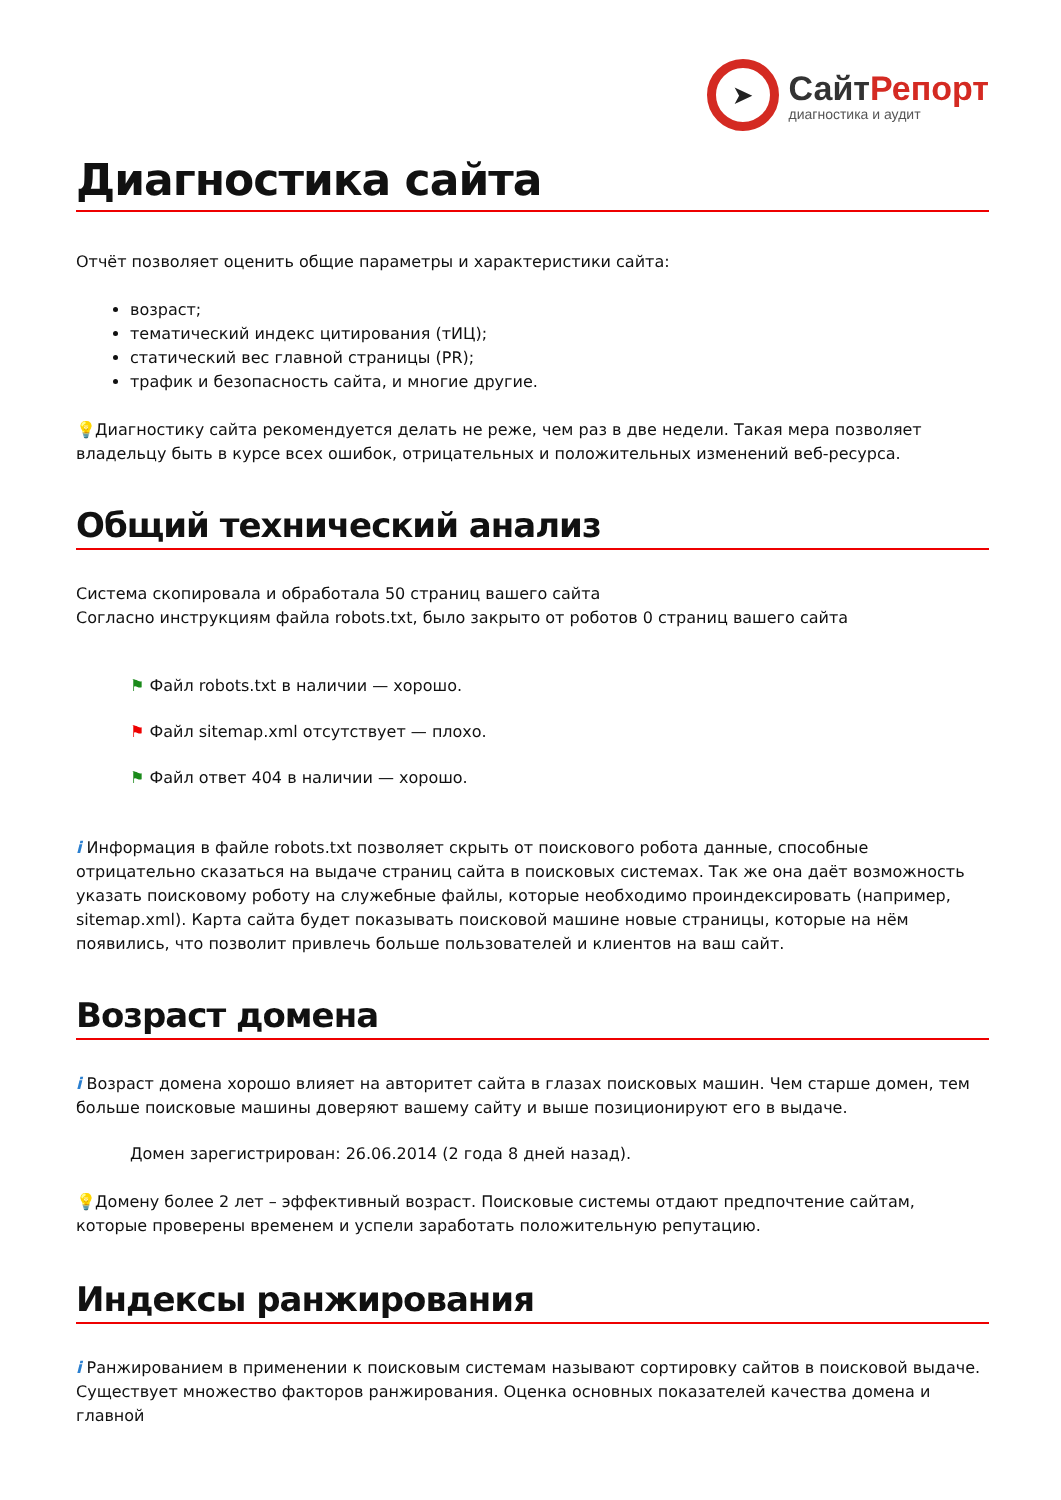➤
СайтРепорт
диагностика и аудит
Диагностика сайта
Отчёт позволяет оценить общие параметры и характеристики сайта:
возраст;
тематический индекс цитирования (тИЦ);
статический вес главной страницы (PR);
трафик и безопасность сайта, и многие другие.
💡 Диагностику сайта рекомендуется делать не реже, чем раз в две недели. Такая мера позволяет владельцу быть в курсе всех ошибок, отрицательных и положительных изменений веб-ресурса.
Общий технический анализ
Система скопировала и обработала 50 страниц вашего сайта
Согласно инструкциям файла robots.txt, было закрыто от роботов 0 страниц вашего сайта
⚑ Файл robots.txt в наличии — хорошо.
⚑ Файл sitemap.xml отсутствует — плохо.
⚑ Файл ответ 404 в наличии — хорошо.
i Информация в файле robots.txt позволяет скрыть от поискового робота данные, способные отрицательно сказаться на выдаче страниц сайта в поисковых системах. Так же она даёт возможность указать поисковому роботу на служебные файлы, которые необходимо проиндексировать (например, sitemap.xml). Карта сайта будет показывать поисковой машине новые страницы, которые на нём появились, что позволит привлечь больше пользователей и клиентов на ваш сайт.
Возраст домена
i Возраст домена хорошо влияет на авторитет сайта в глазах поисковых машин. Чем старше домен, тем больше поисковые машины доверяют вашему сайту и выше позиционируют его в выдаче.
Домен зарегистрирован: 26.06.2014 (2 года 8 дней назад).
💡 Домену более 2 лет – эффективный возраст. Поисковые системы отдают предпочтение сайтам, которые проверены временем и успели заработать положительную репутацию.
Индексы ранжирования
i Ранжированием в применении к поисковым системам называют сортировку сайтов в поисковой выдаче. Существует множество факторов ранжирования. Оценка основных показателей качества домена и главной